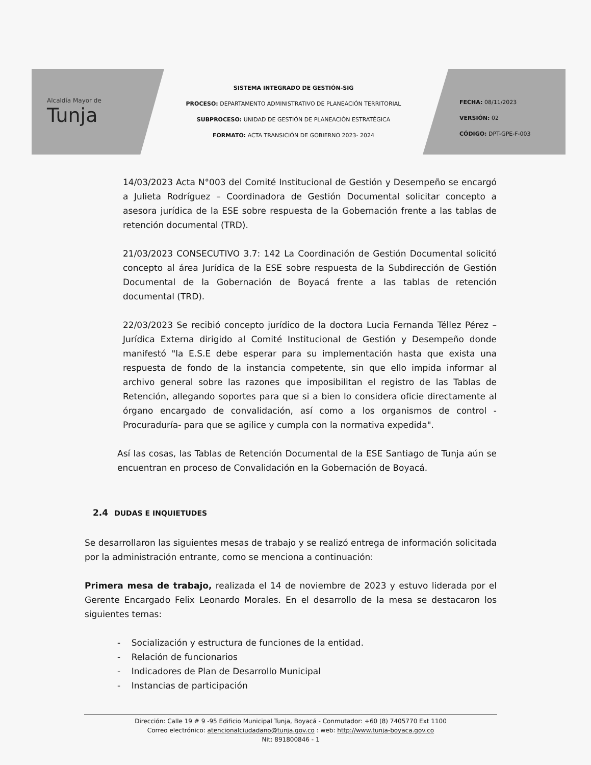Alcaldía Mayor de
Tunja
SISTEMA INTEGRADO DE GESTIÓN-SIG
PROCESO: DEPARTAMENTO ADMINISTRATIVO DE PLANEACIÓN TERRITORIAL
SUBPROCESO: UNIDAD DE GESTIÓN DE PLANEACIÓN ESTRATÉGICA
FORMATO: ACTA TRANSICIÓN DE GOBIERNO 2023- 2024
FECHA: 08/11/2023
VERSIÓN: 02
CÓDIGO: DPT-GPE-F-003
14/03/2023 Acta N°003 del Comité Institucional de Gestión y Desempeño se encargó a Julieta Rodríguez – Coordinadora de Gestión Documental solicitar concepto a asesora jurídica de la ESE sobre respuesta de la Gobernación frente a las tablas de retención documental (TRD).
21/03/2023 CONSECUTIVO 3.7: 142 La Coordinación de Gestión Documental solicitó concepto al área Jurídica de la ESE sobre respuesta de la Subdirección de Gestión Documental de la Gobernación de Boyacá frente a las tablas de retención documental (TRD).
22/03/2023 Se recibió concepto jurídico de la doctora Lucia Fernanda Téllez Pérez – Jurídica Externa dirigido al Comité Institucional de Gestión y Desempeño donde manifestó "la E.S.E debe esperar para su implementación hasta que exista una respuesta de fondo de la instancia competente, sin que ello impida informar al archivo general sobre las razones que imposibilitan el registro de las Tablas de Retención, allegando soportes para que si a bien lo considera oficie directamente al órgano encargado de convalidación, así como a los organismos de control - Procuraduría- para que se agilice y cumpla con la normativa expedida".
Así las cosas, las Tablas de Retención Documental de la ESE Santiago de Tunja aún se encuentran en proceso de Convalidación en la Gobernación de Boyacá.
2.4 DUDAS E INQUIETUDES
Se desarrollaron las siguientes mesas de trabajo y se realizó entrega de información solicitada por la administración entrante, como se menciona a continuación:
Primera mesa de trabajo, realizada el 14 de noviembre de 2023 y estuvo liderada por el Gerente Encargado Felix Leonardo Morales. En el desarrollo de la mesa se destacaron los siguientes temas:
- Socialización y estructura de funciones de la entidad.
- Relación de funcionarios
- Indicadores de Plan de Desarrollo Municipal
- Instancias de participación
Dirección: Calle 19 # 9 -95 Edificio Municipal Tunja, Boyacá - Conmutador: +60 (8) 7405770 Ext 1100
Correo electrónico: atencionalciudadano@tunja.gov.co : web: http://www.tunja-boyaca.gov.co
Nit: 891800846 - 1